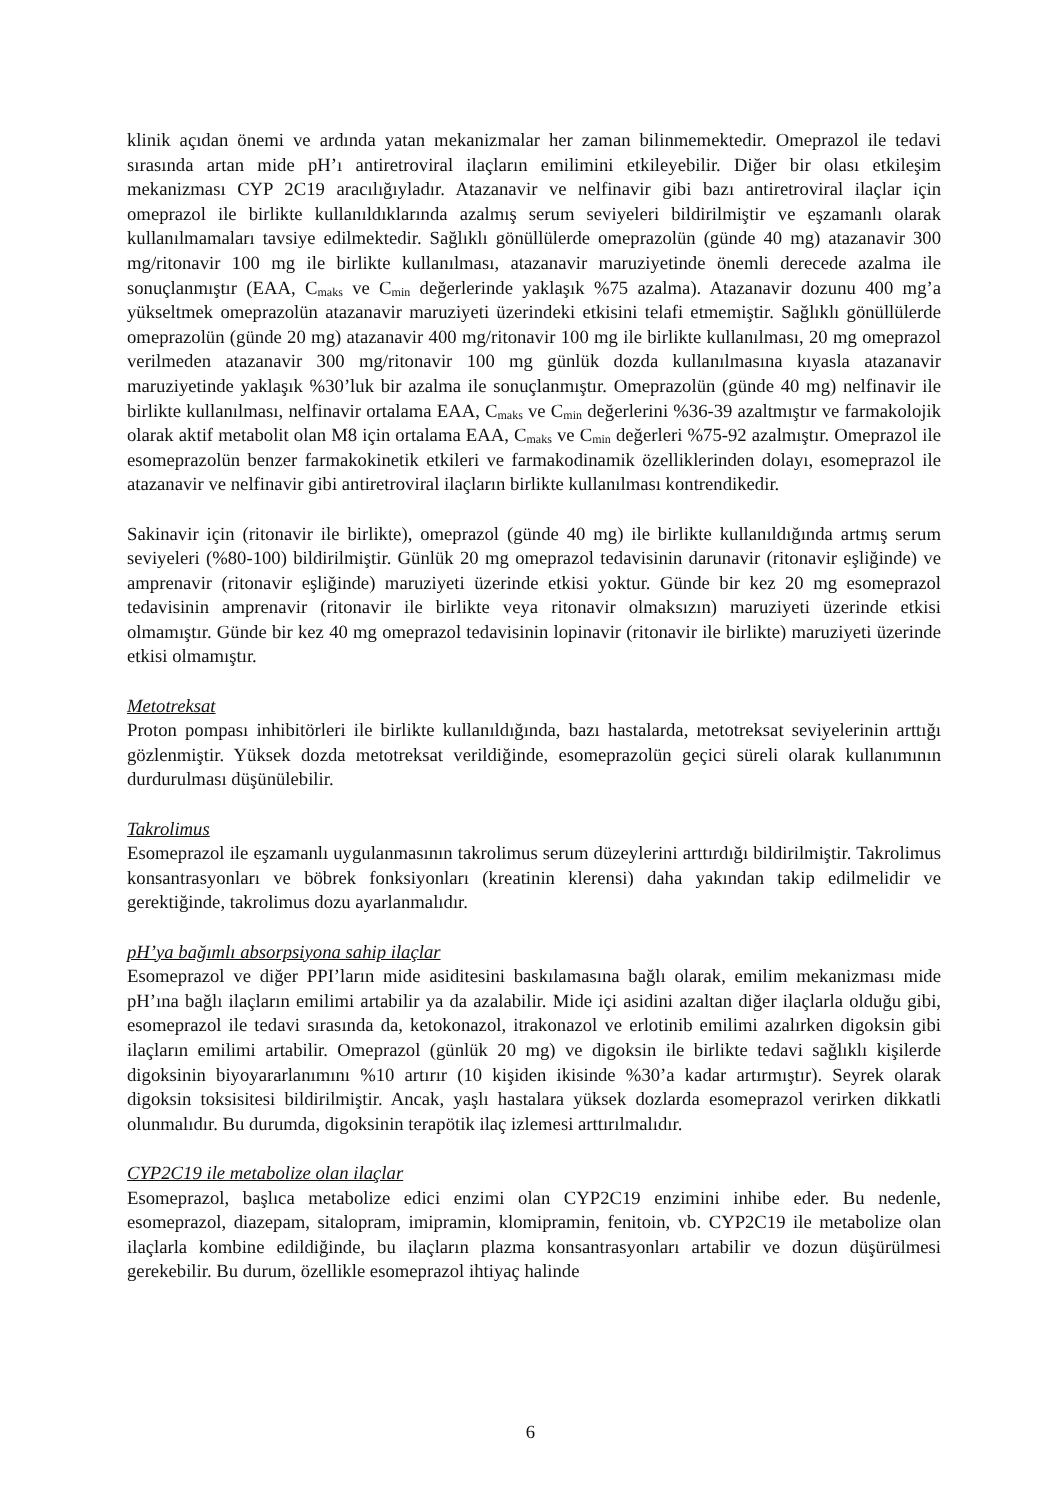klinik açıdan önemi ve ardında yatan mekanizmalar her zaman bilinmemektedir. Omeprazol ile tedavi sırasında artan mide pH’ı antiretroviral ilaçların emilimini etkileyebilir. Diğer bir olası etkileşim mekanizması CYP 2C19 aracılığıyladır. Atazanavir ve nelfinavir gibi bazı antiretroviral ilaçlar için omeprazol ile birlikte kullanıldıklarında azalmış serum seviyeleri bildirilmiştir ve eşzamanlı olarak kullanılmamaları tavsiye edilmektedir. Sağlıklı gönüllülerde omeprazolün (günde 40 mg) atazanavir 300 mg/ritonavir 100 mg ile birlikte kullanılması, atazanavir maruziyetinde önemli derecede azalma ile sonuçlanmıştır (EAA, C<sub>maks</sub> ve C<sub>min</sub> değerlerinde yaklaşık %75 azalma). Atazanavir dozunu 400 mg’a yükseltmek omeprazolün atazanavir maruziyeti üzerindeki etkisini telafi etmemiştir. Sağlıklı gönüllülerde omeprazolün (günde 20 mg) atazanavir 400 mg/ritonavir 100 mg ile birlikte kullanılması, 20 mg omeprazol verilmeden atazanavir 300 mg/ritonavir 100 mg günlük dozda kullanılmasına kıyasla atazanavir maruziyetinde yaklaşık %30’luk bir azalma ile sonuçlanmıştır. Omeprazolün (günde 40 mg) nelfinavir ile birlikte kullanılması, nelfinavir ortalama EAA, C<sub>maks</sub> ve C<sub>min</sub> değerlerini %36-39 azaltmıştır ve farmakolojik olarak aktif metabolit olan M8 için ortalama EAA, C<sub>maks</sub> ve C<sub>min</sub> değerleri %75-92 azalmıştır. Omeprazol ile esomeprazolün benzer farmakokinetik etkileri ve farmakodinamik özelliklerinden dolayı, esomeprazol ile atazanavir ve nelfinavir gibi antiretroviral ilaçların birlikte kullanılması kontrendikedir.
Sakinavir için (ritonavir ile birlikte), omeprazol (günde 40 mg) ile birlikte kullanıldığında artmış serum seviyeleri (%80-100) bildirilmiştir. Günlük 20 mg omeprazol tedavisinin darunavir (ritonavir eşliğinde) ve amprenavir (ritonavir eşliğinde) maruziyeti üzerinde etkisi yoktur. Günde bir kez 20 mg esomeprazol tedavisinin amprenavir (ritonavir ile birlikte veya ritonavir olmaksızın) maruziyeti üzerinde etkisi olmamıştır. Günde bir kez 40 mg omeprazol tedavisinin lopinavir (ritonavir ile birlikte) maruziyeti üzerinde etkisi olmamıştır.
Metotreksat
Proton pompası inhibitörleri ile birlikte kullanıldığında, bazı hastalarda, metotreksat seviyelerinin arttığı gözlenmiştir. Yüksek dozda metotreksat verildiğinde, esomeprazolün geçici süreli olarak kullanımının durdurulması düşünülebilir.
Takrolimus
Esomeprazol ile eşzamanlı uygulanmasının takrolimus serum düzeylerini arttırdığı bildirilmiştir. Takrolimus konsantrasyonları ve böbrek fonksiyonları (kreatinin klerensi) daha yakından takip edilmelidir ve gerektiğinde, takrolimus dozu ayarlanmalıdır.
pH’ya bağımlı absorpsiyona sahip ilaçlar
Esomeprazol ve diğer PPI’ların mide asiditesini baskılamasına bağlı olarak, emilim mekanizması mide pH’ına bağlı ilaçların emilimi artabilir ya da azalabilir. Mide içi asidini azaltan diğer ilaçlarla olduğu gibi, esomeprazol ile tedavi sırasında da, ketokonazol, itrakonazol ve erlotinib emilimi azalırken digoksin gibi ilaçların emilimi artabilir. Omeprazol (günlük 20 mg) ve digoksin ile birlikte tedavi sağlıklı kişilerde digoksinin biyoyararlanımını %10 artırır (10 kişiden ikisinde %30’a kadar artırmıştır). Seyrek olarak digoksin toksisitesi bildirilmiştir. Ancak, yaşlı hastalara yüksek dozlarda esomeprazol verirken dikkatli olunmalıdır. Bu durumda, digoksinin terapötik ilaç izlemesi arttırılmalıdır.
CYP2C19 ile metabolize olan ilaçlar
Esomeprazol, başlıca metabolize edici enzimi olan CYP2C19 enzimini inhibe eder. Bu nedenle, esomeprazol, diazepam, sitalopram, imipramin, klomipramin, fenitoin, vb. CYP2C19 ile metabolize olan ilaçlarla kombine edildiğinde, bu ilaçların plazma konsantrasyonları artabilir ve dozun düşürülmesi gerekebilir. Bu durum, özellikle esomeprazol ihtiyaç halinde
6